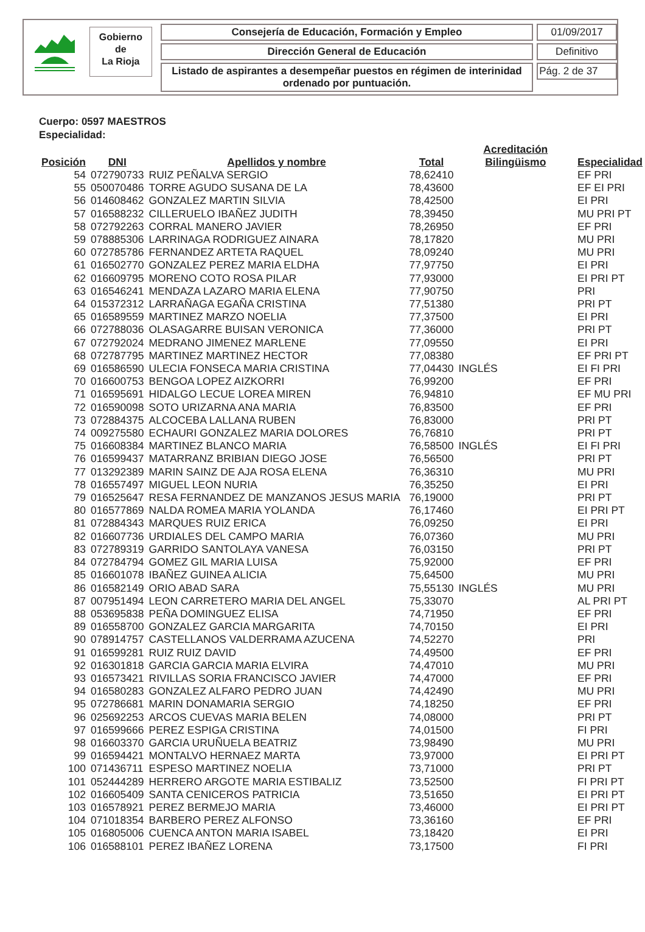Gobierno
de
La Rioja
Consejería de Educación, Formación y Empleo
Dirección General de Educación
Listado de aspirantes a desempeñar puestos en régimen de interinidad ordenado por puntuación.
01/09/2017
Definitivo
Pág. 2 de 37
Cuerpo: 0597 MAESTROS
Especialidad:
| Posición | DNI | Apellidos y nombre | Total | Acreditación Bilingüismo | Especialidad |
| --- | --- | --- | --- | --- | --- |
| 54 | 072790733 | RUIZ PEÑALVA SERGIO | 78,62410 | | EF PRI |
| 55 | 050070486 | TORRE AGUDO SUSANA DE LA | 78,43600 | | EF EI PRI |
| 56 | 014608462 | GONZALEZ MARTIN SILVIA | 78,42500 | | EI PRI |
| 57 | 016588232 | CILLERUELO IBAÑEZ JUDITH | 78,39450 | | MU PRI PT |
| 58 | 072792263 | CORRAL MANERO JAVIER | 78,26950 | | EF PRI |
| 59 | 078885306 | LARRINAGA RODRIGUEZ AINARA | 78,17820 | | MU PRI |
| 60 | 072785786 | FERNANDEZ ARTETA RAQUEL | 78,09240 | | MU PRI |
| 61 | 016502770 | GONZALEZ PEREZ MARIA ELDHA | 77,97750 | | EI PRI |
| 62 | 016609795 | MORENO COTO ROSA PILAR | 77,93000 | | EI PRI PT |
| 63 | 016546241 | MENDAZA LAZARO MARIA ELENA | 77,90750 | | PRI |
| 64 | 015372312 | LARRAÑAGA EGAÑA CRISTINA | 77,51380 | | PRI PT |
| 65 | 016589559 | MARTINEZ MARZO NOELIA | 77,37500 | | EI PRI |
| 66 | 072788036 | OLASAGARRE BUISAN VERONICA | 77,36000 | | PRI PT |
| 67 | 072792024 | MEDRANO JIMENEZ MARLENE | 77,09550 | | EI PRI |
| 68 | 072787795 | MARTINEZ MARTINEZ HECTOR | 77,08380 | | EF PRI PT |
| 69 | 016586590 | ULECIA FONSECA MARIA CRISTINA | 77,04430 | INGLÉS | EI FI PRI |
| 70 | 016600753 | BENGOA LOPEZ AIZKORRI | 76,99200 | | EF PRI |
| 71 | 016595691 | HIDALGO LECUE LOREA MIREN | 76,94810 | | EF MU PRI |
| 72 | 016590098 | SOTO URIZARNA ANA MARIA | 76,83500 | | EF PRI |
| 73 | 072884375 | ALCOCEBA LALLANA RUBEN | 76,83000 | | PRI PT |
| 74 | 009275580 | ECHAURI GONZALEZ MARIA DOLORES | 76,76810 | | PRI PT |
| 75 | 016608384 | MARTINEZ BLANCO MARIA | 76,58500 | INGLÉS | EI FI PRI |
| 76 | 016599437 | MATARRANZ BRIBIAN DIEGO JOSE | 76,56500 | | PRI PT |
| 77 | 013292389 | MARIN SAINZ DE AJA ROSA ELENA | 76,36310 | | MU PRI |
| 78 | 016557497 | MIGUEL LEON NURIA | 76,35250 | | EI PRI |
| 79 | 016525647 | RESA FERNANDEZ DE MANZANOS JESUS MARIA | 76,19000 | | PRI PT |
| 80 | 016577869 | NALDA ROMEA MARIA YOLANDA | 76,17460 | | EI PRI PT |
| 81 | 072884343 | MARQUES RUIZ ERICA | 76,09250 | | EI PRI |
| 82 | 016607736 | URDIALES DEL CAMPO MARIA | 76,07360 | | MU PRI |
| 83 | 072789319 | GARRIDO SANTOLAYA VANESA | 76,03150 | | PRI PT |
| 84 | 072784794 | GOMEZ GIL MARIA LUISA | 75,92000 | | EF PRI |
| 85 | 016601078 | IBAÑEZ GUINEA ALICIA | 75,64500 | | MU PRI |
| 86 | 016582149 | ORIO ABAD SARA | 75,55130 | INGLÉS | MU PRI |
| 87 | 007951494 | LEON CARRETERO MARIA DEL ANGEL | 75,33070 | | AL PRI PT |
| 88 | 053695838 | PEÑA DOMINGUEZ ELISA | 74,71950 | | EF PRI |
| 89 | 016558700 | GONZALEZ GARCIA MARGARITA | 74,70150 | | EI PRI |
| 90 | 078914757 | CASTELLANOS VALDERRAMA AZUCENA | 74,52270 | | PRI |
| 91 | 016599281 | RUIZ RUIZ DAVID | 74,49500 | | EF PRI |
| 92 | 016301818 | GARCIA GARCIA MARIA ELVIRA | 74,47010 | | MU PRI |
| 93 | 016573421 | RIVILLAS SORIA FRANCISCO JAVIER | 74,47000 | | EF PRI |
| 94 | 016580283 | GONZALEZ ALFARO PEDRO JUAN | 74,42490 | | MU PRI |
| 95 | 072786681 | MARIN DONAMARIA SERGIO | 74,18250 | | EF PRI |
| 96 | 025692253 | ARCOS CUEVAS MARIA BELEN | 74,08000 | | PRI PT |
| 97 | 016599666 | PEREZ ESPIGA CRISTINA | 74,01500 | | FI PRI |
| 98 | 016603370 | GARCIA URUÑUELA BEATRIZ | 73,98490 | | MU PRI |
| 99 | 016594421 | MONTALVO HERNAEZ MARTA | 73,97000 | | EI PRI PT |
| 100 | 071436711 | ESPESO MARTINEZ NOELIA | 73,71000 | | PRI PT |
| 101 | 052444289 | HERRERO ARGOTE MARIA ESTIBALIZ | 73,52500 | | FI PRI PT |
| 102 | 016605409 | SANTA CENICEROS PATRICIA | 73,51650 | | EI PRI PT |
| 103 | 016578921 | PEREZ BERMEJO MARIA | 73,46000 | | EI PRI PT |
| 104 | 071018354 | BARBERO PEREZ ALFONSO | 73,36160 | | EF PRI |
| 105 | 016805006 | CUENCA ANTON MARIA ISABEL | 73,18420 | | EI PRI |
| 106 | 016588101 | PEREZ IBAÑEZ LORENA | 73,17500 | | FI PRI |